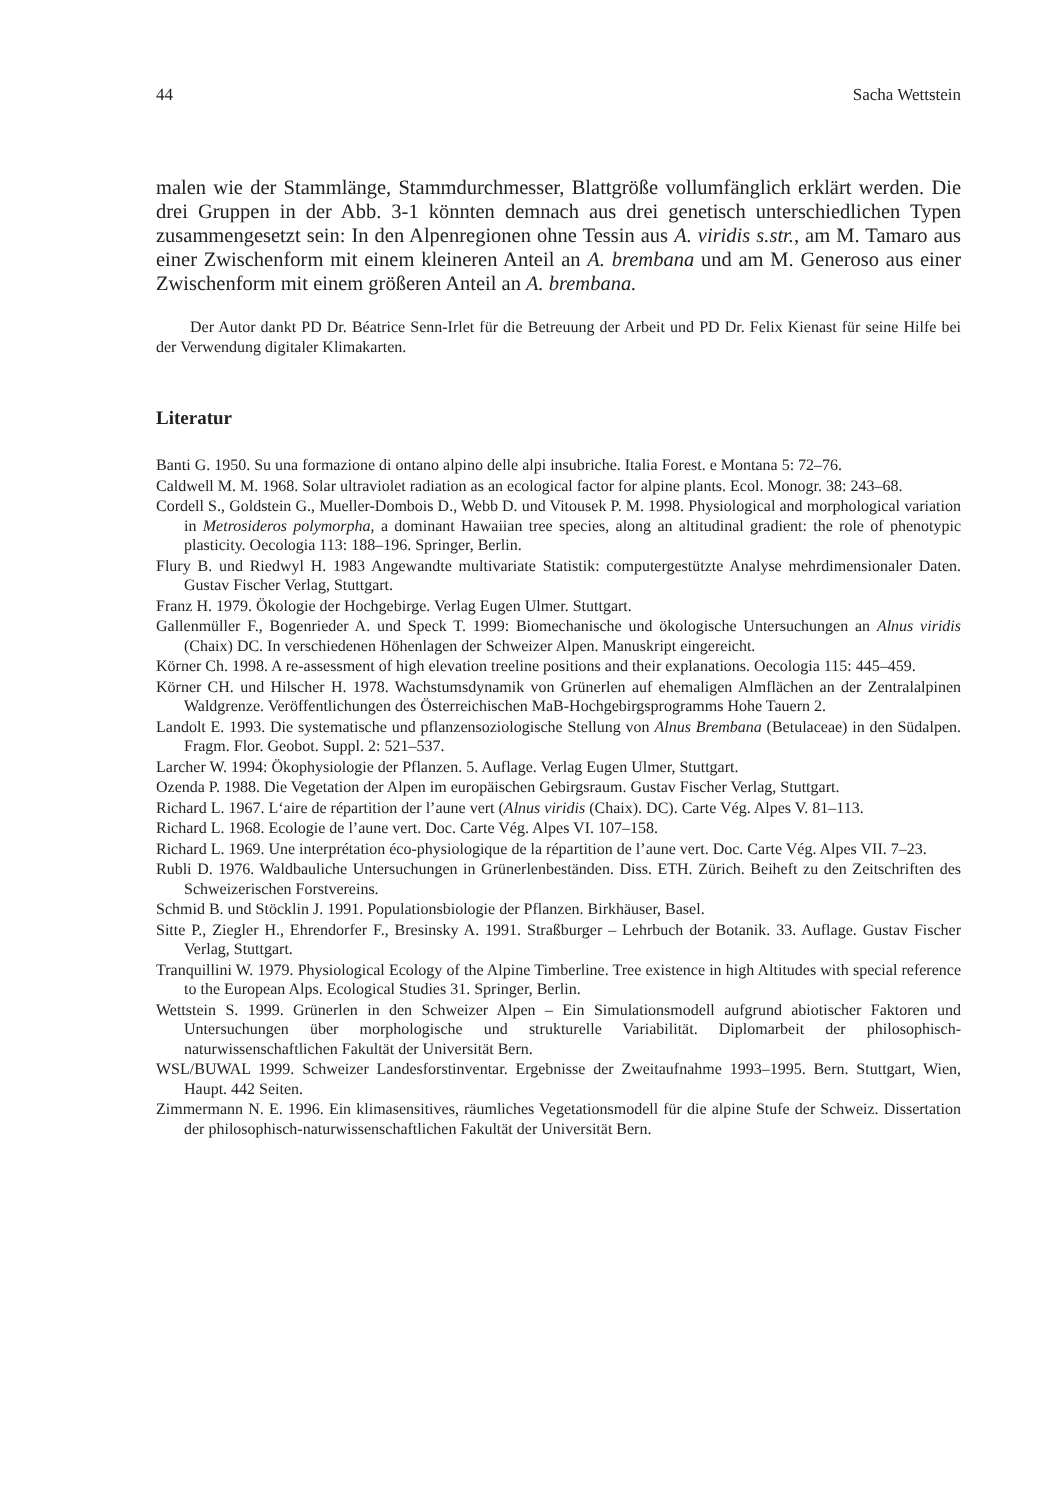44 Sacha Wettstein
malen wie der Stammlänge, Stammdurchmesser, Blattgröße vollumfänglich erklärt werden. Die drei Gruppen in der Abb. 3-1 könnten demnach aus drei genetisch unterschiedlichen Typen zusammengesetzt sein: In den Alpenregionen ohne Tessin aus A. viridis s.str., am M. Tamaro aus einer Zwischenform mit einem kleineren Anteil an A. brembana und am M. Generoso aus einer Zwischenform mit einem größeren Anteil an A. brembana.
Der Autor dankt PD Dr. Béatrice Senn-Irlet für die Betreuung der Arbeit und PD Dr. Felix Kienast für seine Hilfe bei der Verwendung digitaler Klimakarten.
Literatur
Banti G. 1950. Su una formazione di ontano alpino delle alpi insubriche. Italia Forest. e Montana 5: 72–76.
Caldwell M. M. 1968. Solar ultraviolet radiation as an ecological factor for alpine plants. Ecol. Monogr. 38: 243–68.
Cordell S., Goldstein G., Mueller-Dombois D., Webb D. und Vitousek P. M. 1998. Physiological and morphological variation in Metrosideros polymorpha, a dominant Hawaiian tree species, along an altitudinal gradient: the role of phenotypic plasticity. Oecologia 113: 188–196. Springer, Berlin.
Flury B. und Riedwyl H. 1983 Angewandte multivariate Statistik: computergestützte Analyse mehrdimensionaler Daten. Gustav Fischer Verlag, Stuttgart.
Franz H. 1979. Ökologie der Hochgebirge. Verlag Eugen Ulmer. Stuttgart.
Gallenmüller F., Bogenrieder A. und Speck T. 1999: Biomechanische und ökologische Untersuchungen an Alnus viridis (Chaix) DC. In verschiedenen Höhenlagen der Schweizer Alpen. Manuskript eingereicht.
Körner Ch. 1998. A re-assessment of high elevation treeline positions and their explanations. Oecologia 115: 445–459.
Körner CH. und Hilscher H. 1978. Wachstumsdynamik von Grünerlen auf ehemaligen Almflächen an der Zentralalpinen Waldgrenze. Veröffentlichungen des Österreichischen MaB-Hochgebirgsprogramms Hohe Tauern 2.
Landolt E. 1993. Die systematische und pflanzensoziologische Stellung von Alnus Brembana (Betulaceae) in den Südalpen. Fragm. Flor. Geobot. Suppl. 2: 521–537.
Larcher W. 1994: Ökophysiologie der Pflanzen. 5. Auflage. Verlag Eugen Ulmer, Stuttgart.
Ozenda P. 1988. Die Vegetation der Alpen im europäischen Gebirgsraum. Gustav Fischer Verlag, Stuttgart.
Richard L. 1967. L‘aire de répartition der l’aune vert (Alnus viridis (Chaix). DC). Carte Vég. Alpes V. 81–113.
Richard L. 1968. Ecologie de l’aune vert. Doc. Carte Vég. Alpes VI. 107–158.
Richard L. 1969. Une interprétation éco-physiologique de la répartition de l’aune vert. Doc. Carte Vég. Alpes VII. 7–23.
Rubli D. 1976. Waldbauliche Untersuchungen in Grünerlenbeständen. Diss. ETH. Zürich. Beiheft zu den Zeitschriften des Schweizerischen Forstvereins.
Schmid B. und Stöcklin J. 1991. Populationsbiologie der Pflanzen. Birkhäuser, Basel.
Sitte P., Ziegler H., Ehrendorfer F., Bresinsky A. 1991. Straßburger – Lehrbuch der Botanik. 33. Auflage. Gustav Fischer Verlag, Stuttgart.
Tranquillini W. 1979. Physiological Ecology of the Alpine Timberline. Tree existence in high Altitudes with special reference to the European Alps. Ecological Studies 31. Springer, Berlin.
Wettstein S. 1999. Grünerlen in den Schweizer Alpen – Ein Simulationsmodell aufgrund abiotischer Faktoren und Untersuchungen über morphologische und strukturelle Variabilität. Diplomarbeit der philosophisch-naturwissenschaftlichen Fakultät der Universität Bern.
WSL/BUWAL 1999. Schweizer Landesforstinventar. Ergebnisse der Zweitaufnahme 1993–1995. Bern. Stuttgart, Wien, Haupt. 442 Seiten.
Zimmermann N. E. 1996. Ein klimasensitives, räumliches Vegetationsmodell für die alpine Stufe der Schweiz. Dissertation der philosophisch-naturwissenschaftlichen Fakultät der Universität Bern.